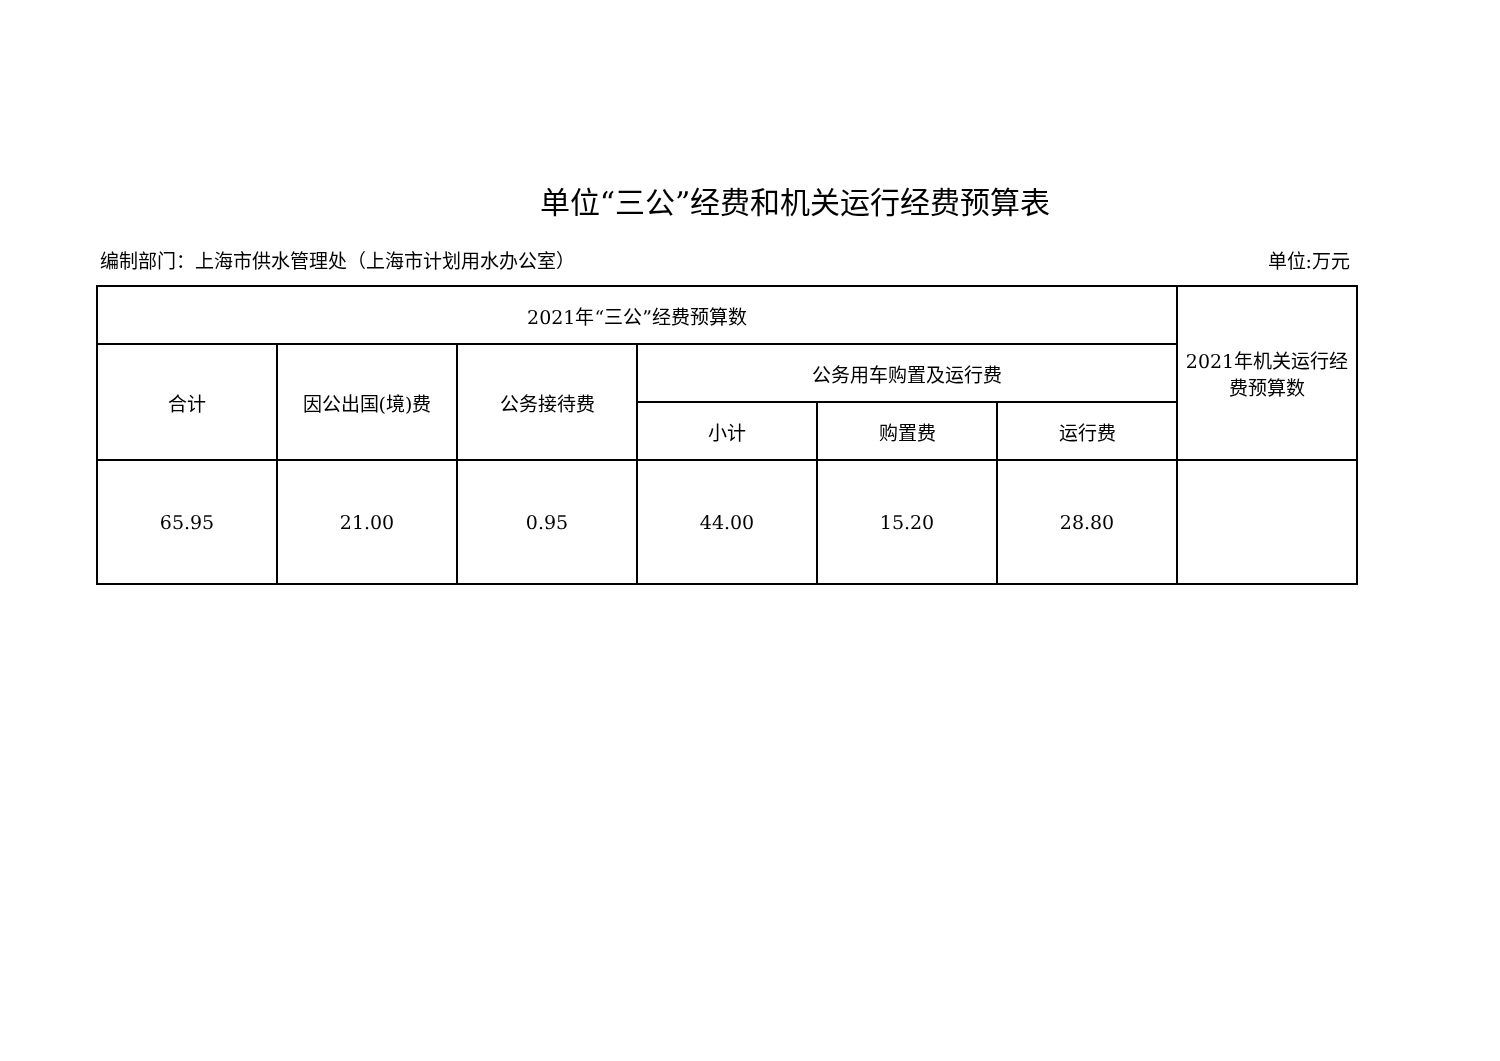单位“三公”经费和机关运行经费预算表
编制部门：上海市供水管理处（上海市计划用水办公室） 单位:万元
| 2021年“三公”经费预算数 | | | | | | 2021年机关运行经费预算数 |
| 合计 | 因公出国(境)费 | 公务接待费 | 公务用车购置及运行费 | | | |
| | | | 小计 | 购置费 | 运行费 | |
| 65.95 | 21.00 | 0.95 | 44.00 | 15.20 | 28.80 | |